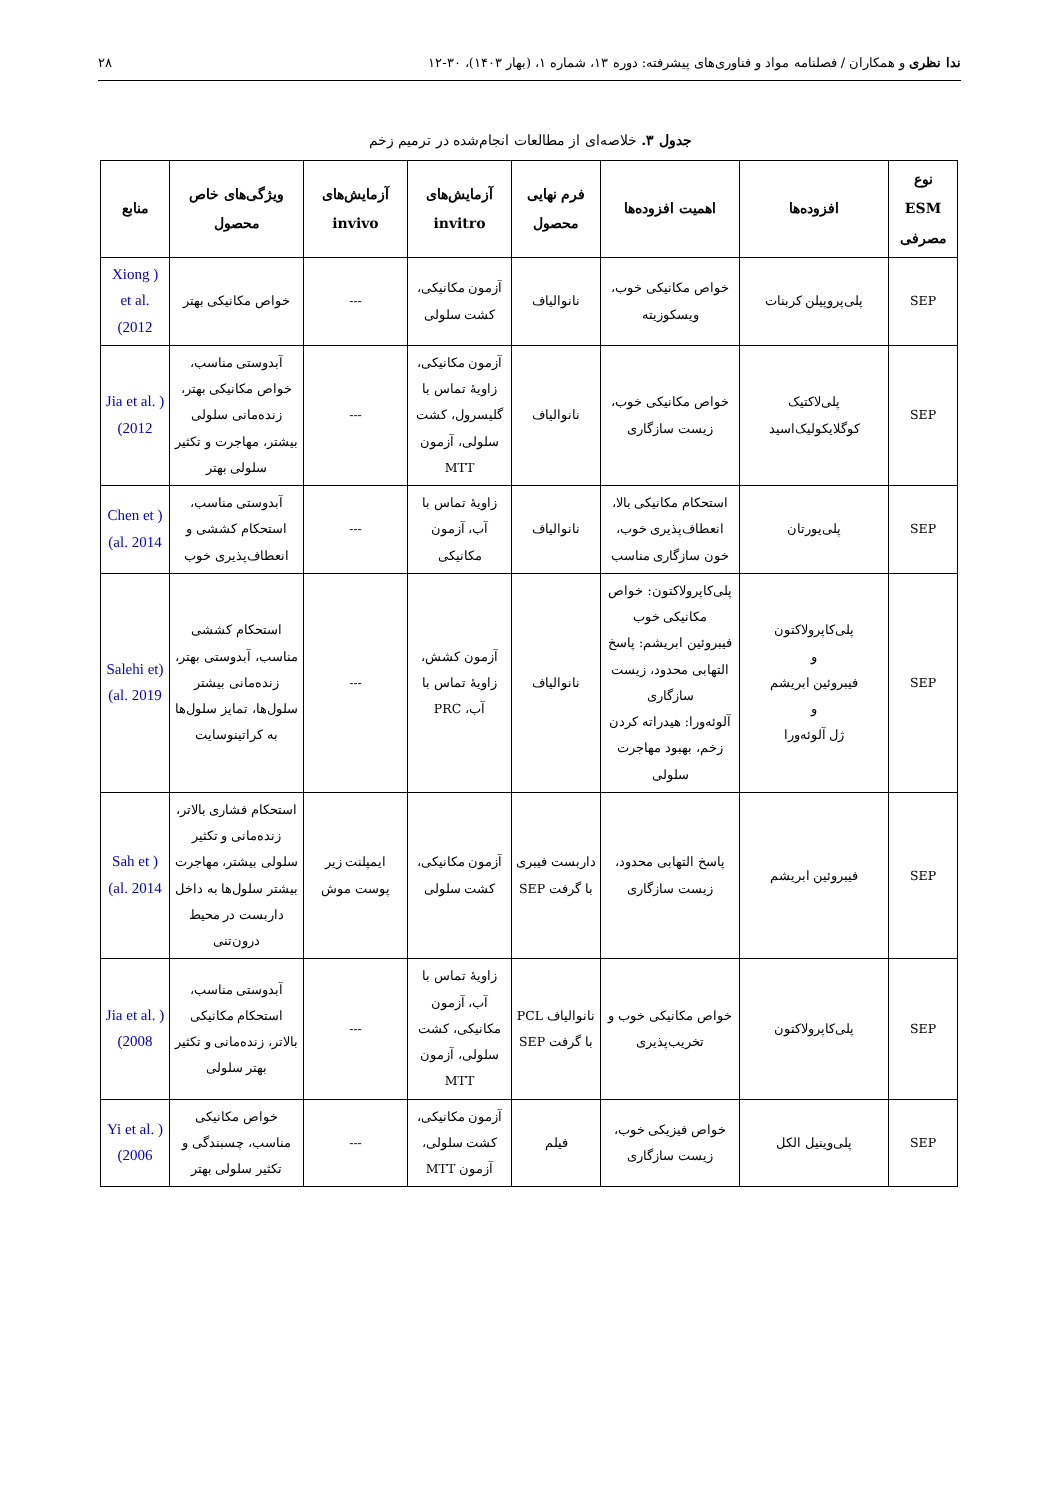ندا نظری و همکاران / فصلنامه مواد و فناوری‌های پیشرفته: دوره ۱۳، شماره ۱، (بهار ۱۴۰۳)، ۳۰-۱۲ ۲۸
جدول ۳. خلاصه‌ای از مطالعات انجام‌شده در ترمیم زخم
| نوع ESM مصرفی | افزوده‌ها | اهمیت افزوده‌ها | فرم نهایی محصول | آزمایش‌های invitro | آزمایش‌های invivo | ویژگی‌های خاص محصول | منابع |
| --- | --- | --- | --- | --- | --- | --- | --- |
| SEP | پلی‌پروپیلن کربنات | خواص مکانیکی خوب، ویسکوزیته | نانوالیاف | آزمون مکانیکی، کشت سلولی | --- | خواص مکانیکی بهتر | ( Xiong et al. 2012) |
| SEP | پلی‌لاکتیک کوگلایکولیک‌اسید | خواص مکانیکی خوب، زیست سازگاری | نانوالیاف | آزمون مکانیکی، زاویهٔ تماس با گلیسرول، کشت سلولی، آزمون MTT | --- | آبدوستی مناسب، خواص مکانیکی بهتر، زنده‌مانی سلولی بیشتر، مهاجرت و تکثیر سلولی بهتر | ( Jia et al. 2012) |
| SEP | پلی‌یورتان | استحکام مکانیکی بالا، انعطاف‌پذیری خوب، خون سازگاری مناسب | نانوالیاف | زاویهٔ تماس با آب، آزمون مکانیکی | --- | آبدوستی مناسب، استحکام کششی و انعطاف‌پذیری خوب | ( Chen et al. 2014) |
| SEP | پلی‌کاپرولاکتون و فیبروئین ابریشم و ژل آلوئه‌ورا | پلی‌کاپرولاکتون: خواص مکانیکی خوب فیبروئین ابریشم: پاسخ التهابی محدود، زیست سازگاری آلوئه‌ورا: هیدراته کردن زخم، بهبود مهاجرت سلولی | نانوالیاف | آزمون کشش، زاویهٔ تماس با آب، PRC | --- | استحکام کششی مناسب، آبدوستی بهتر، زنده‌مانی بیشتر سلول‌ها، تمایز سلول‌ها به کراتینوسایت | (Salehi et al. 2019) |
| SEP | فیبروئین ابریشم | پاسخ التهابی محدود، زیست سازگاری | داربست فیبری با گرفت SEP | آزمون مکانیکی، کشت سلولی | ایمپلنت زیر پوست موش | استحکام فشاری بالاتر، زنده‌مانی و تکثیر سلولی بیشتر، مهاجرت بیشتر سلول‌ها به داخل داربست در محیط درون‌تنی | ( Sah et al. 2014) |
| SEP | پلی‌کاپرولاکتون | خواص مکانیکی خوب و تخریب‌پذیری | نانوالیاف PCL با گرفت SEP | زاویهٔ تماس با آب، آزمون مکانیکی، کشت سلولی، آزمون MTT | --- | آبدوستی مناسب، استحکام مکانیکی بالاتر، زنده‌مانی و تکثیر بهتر سلولی | ( Jia et al. 2008) |
| SEP | پلی‌وینیل الکل | خواص فیزیکی خوب، زیست سازگاری | فیلم | آزمون مکانیکی، کشت سلولی، آزمون MTT | --- | خواص مکانیکی مناسب، چسبندگی و تکثیر سلولی بهتر | ( Yi et al. 2006) |